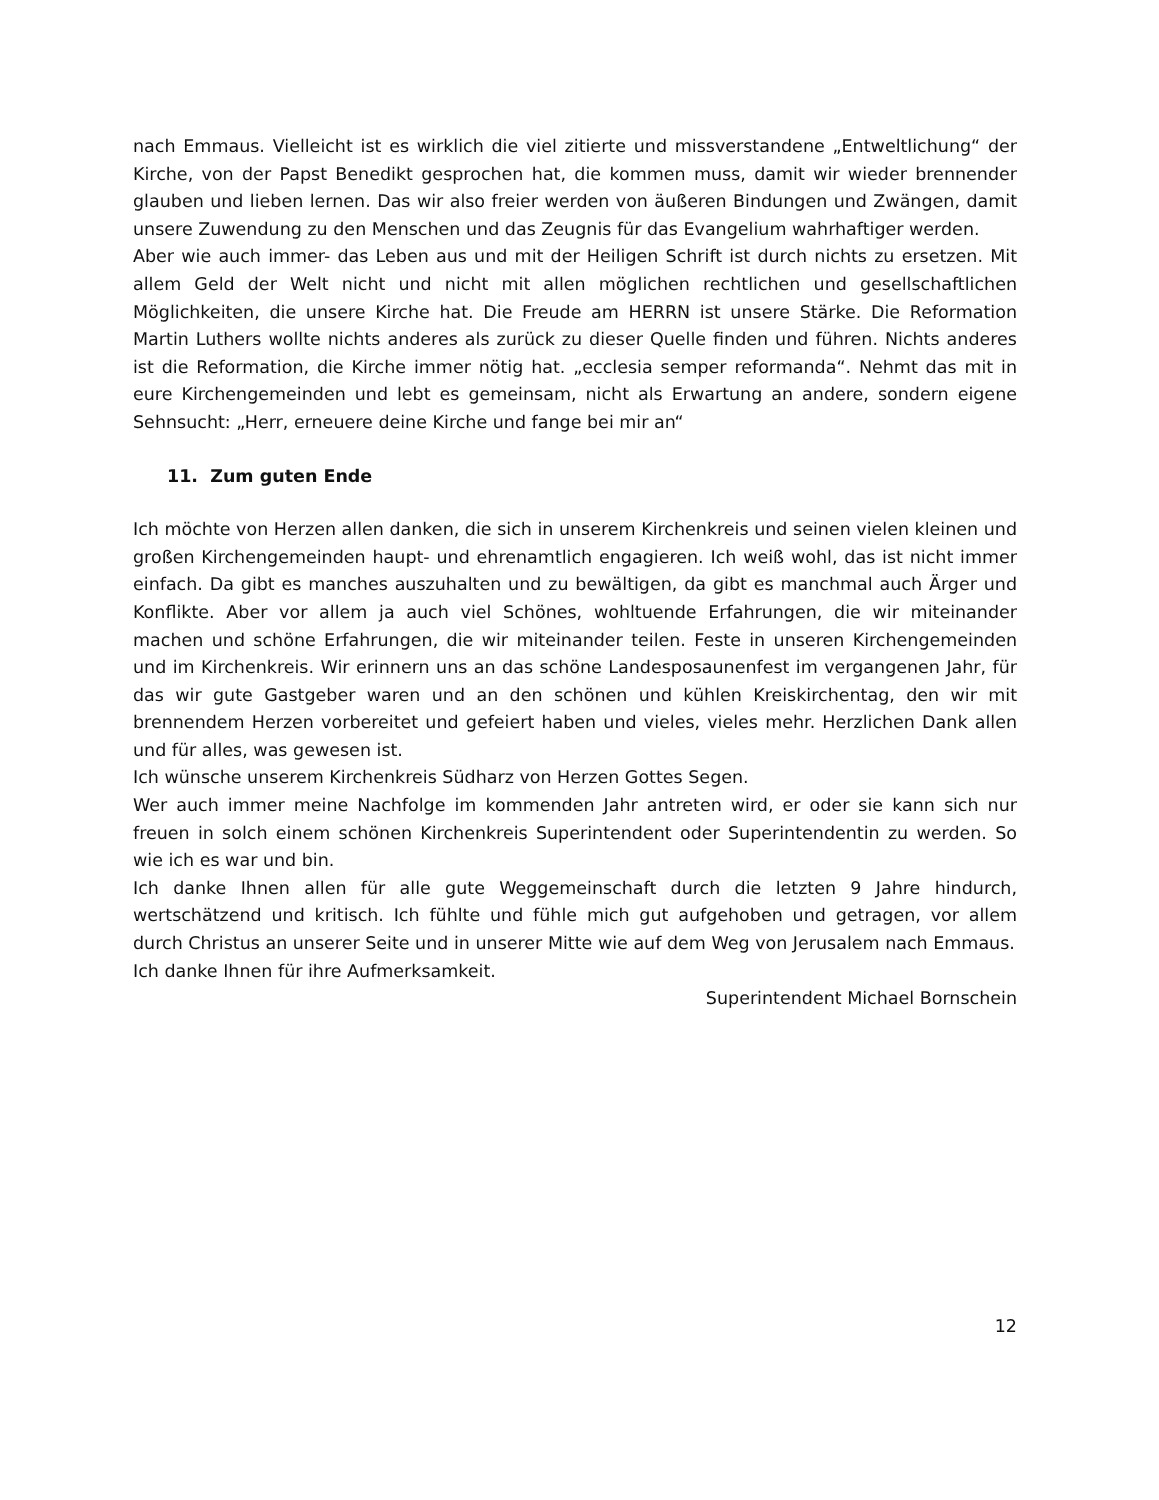nach Emmaus. Vielleicht ist es wirklich die viel zitierte und missverstandene „Entweltlichung“ der Kirche, von der Papst Benedikt gesprochen hat, die kommen muss, damit wir wieder brennender glauben und lieben lernen. Das wir also freier werden von äußeren Bindungen und Zwängen, damit unsere Zuwendung zu den Menschen und das Zeugnis für das Evangelium wahrhaftiger werden.
Aber wie auch immer- das Leben aus und mit der Heiligen Schrift ist durch nichts zu ersetzen. Mit allem Geld der Welt nicht und nicht mit allen möglichen rechtlichen und gesellschaftlichen Möglichkeiten, die unsere Kirche hat. Die Freude am HERRN ist unsere Stärke. Die Reformation Martin Luthers wollte nichts anderes als zurück zu dieser Quelle finden und führen. Nichts anderes ist die Reformation, die Kirche immer nötig hat. „ecclesia semper reformanda“. Nehmt das mit in eure Kirchengemeinden und lebt es gemeinsam, nicht als Erwartung an andere, sondern eigene Sehnsucht: „Herr, erneuere deine Kirche und fange bei mir an“
11. Zum guten Ende
Ich möchte von Herzen allen danken, die sich in unserem Kirchenkreis und seinen vielen kleinen und großen Kirchengemeinden haupt- und ehrenamtlich engagieren. Ich weiß wohl, das ist nicht immer einfach. Da gibt es manches auszuhalten und zu bewältigen, da gibt es manchmal auch Ärger und Konflikte. Aber vor allem ja auch viel Schönes, wohltuende Erfahrungen, die wir miteinander machen und schöne Erfahrungen, die wir miteinander teilen. Feste in unseren Kirchengemeinden und im Kirchenkreis. Wir erinnern uns an das schöne Landesposaunenfest im vergangenen Jahr, für das wir gute Gastgeber waren und an den schönen und kühlen Kreiskirchentag, den wir mit brennendem Herzen vorbereitet und gefeiert haben und vieles, vieles mehr. Herzlichen Dank allen und für alles, was gewesen ist.
Ich wünsche unserem Kirchenkreis Südharz von Herzen Gottes Segen.
Wer auch immer meine Nachfolge im kommenden Jahr antreten wird, er oder sie kann sich nur freuen in solch einem schönen Kirchenkreis Superintendent oder Superintendentin zu werden. So wie ich es war und bin.
Ich danke Ihnen allen für alle gute Weggemeinschaft durch die letzten 9 Jahre hindurch, wertschätzend und kritisch. Ich fühlte und fühle mich gut aufgehoben und getragen, vor allem durch Christus an unserer Seite und in unserer Mitte wie auf dem Weg von Jerusalem nach Emmaus.
Ich danke Ihnen für ihre Aufmerksamkeit.
Superintendent Michael Bornschein
12